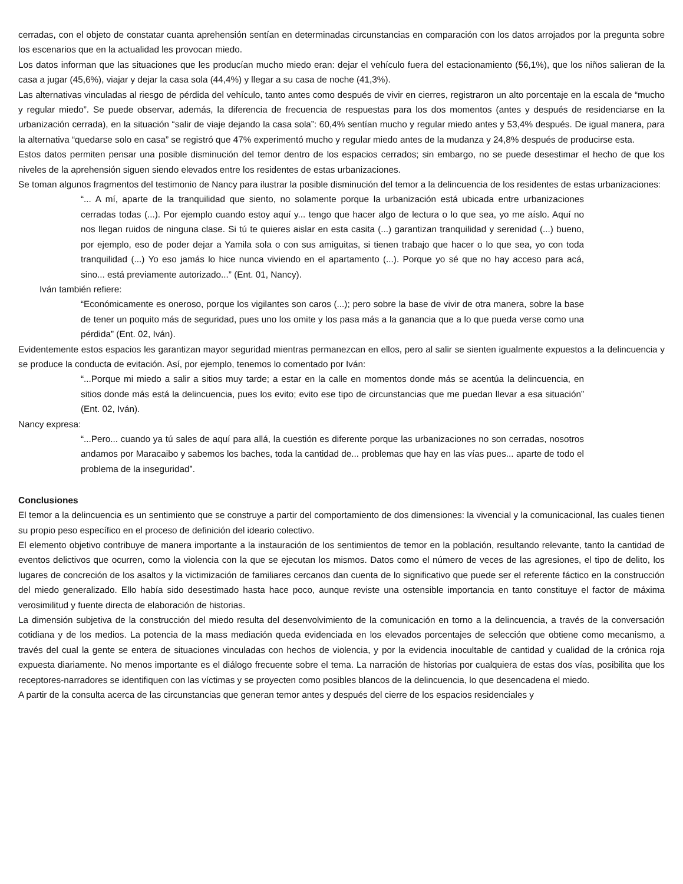cerradas, con el objeto de constatar cuanta aprehensión sentían en determinadas circunstancias en comparación con los datos arrojados por la pregunta sobre los escenarios que en la actualidad les provocan miedo.
Los datos informan que las situaciones que les producían mucho miedo eran: dejar el vehículo fuera del estacionamiento (56,1%), que los niños salieran de la casa a jugar (45,6%), viajar y dejar la casa sola (44,4%) y llegar a su casa de noche (41,3%).
Las alternativas vinculadas al riesgo de pérdida del vehículo, tanto antes como después de vivir en cierres, registraron un alto porcentaje en la escala de “mucho y regular miedo”. Se puede observar, además, la diferencia de frecuencia de respuestas para los dos momentos (antes y después de residenciarse en la urbanización cerrada), en la situación “salir de viaje dejando la casa sola”: 60,4% sentían mucho y regular miedo antes y 53,4% después. De igual manera, para la alternativa “quedarse solo en casa” se registró que 47% experimentó mucho y regular miedo antes de la mudanza y 24,8% después de producirse esta.
Estos datos permiten pensar una posible disminución del temor dentro de los espacios cerrados; sin embargo, no se puede desestimar el hecho de que los niveles de la aprehensión siguen siendo elevados entre los residentes de estas urbanizaciones.
Se toman algunos fragmentos del testimonio de Nancy para ilustrar la posible disminución del temor a la delincuencia de los residentes de estas urbanizaciones:
“... A mí, aparte de la tranquilidad que siento, no solamente porque la urbanización está ubicada entre urbanizaciones cerradas todas (...). Por ejemplo cuando estoy aquí y... tengo que hacer algo de lectura o lo que sea, yo me aíslo. Aquí no nos llegan ruidos de ninguna clase. Si tú te quieres aislar en esta casita (...) garantizan tranquilidad y serenidad (...) bueno, por ejemplo, eso de poder dejar a Yamila sola o con sus amiguitas, si tienen trabajo que hacer o lo que sea, yo con toda tranquilidad (...) Yo eso jamás lo hice nunca viviendo en el apartamento (...). Porque yo sé que no hay acceso para acá, sino... está previamente autorizado...” (Ent. 01, Nancy).
Iván también refiere:
“Económicamente es oneroso, porque los vigilantes son caros (...); pero sobre la base de vivir de otra manera, sobre la base de tener un poquito más de seguridad, pues uno los omite y los pasa más a la ganancia que a lo que pueda verse como una pérdida” (Ent. 02, Iván).
Evidentemente estos espacios les garantizan mayor seguridad mientras permanezcan en ellos, pero al salir se sienten igualmente expuestos a la delincuencia y se produce la conducta de evitación. Así, por ejemplo, tenemos lo comentado por Iván:
“...Porque mi miedo a salir a sitios muy tarde; a estar en la calle en momentos donde más se acentúa la delincuencia, en sitios donde más está la delincuencia, pues los evito; evito ese tipo de circunstancias que me puedan llevar a esa situación” (Ent. 02, Iván).
Nancy expresa:
“...Pero... cuando ya tú sales de aquí para allá, la cuestión es diferente porque las urbanizaciones no son cerradas, nosotros andamos por Maracaibo y sabemos los baches, toda la cantidad de... problemas que hay en las vías pues... aparte de todo el problema de la inseguridad”.
Conclusiones
El temor a la delincuencia es un sentimiento que se construye a partir del comportamiento de dos dimensiones: la vivencial y la comunicacional, las cuales tienen su propio peso específico en el proceso de definición del ideario colectivo.
El elemento objetivo contribuye de manera importante a la instauración de los sentimientos de temor en la población, resultando relevante, tanto la cantidad de eventos delictivos que ocurren, como la violencia con la que se ejecutan los mismos. Datos como el número de veces de las agresiones, el tipo de delito, los lugares de concreción de los asaltos y la victimización de familiares cercanos dan cuenta de lo significativo que puede ser el referente fáctico en la construcción del miedo generalizado. Ello había sido desestimado hasta hace poco, aunque reviste una ostensible importancia en tanto constituye el factor de máxima verosimilitud y fuente directa de elaboración de historias.
La dimensión subjetiva de la construcción del miedo resulta del desenvolvimiento de la comunicación en torno a la delincuencia, a través de la conversación cotidiana y de los medios. La potencia de la mass mediación queda evidenciada en los elevados porcentajes de selección que obtiene como mecanismo, a través del cual la gente se entera de situaciones vinculadas con hechos de violencia, y por la evidencia inocultable de cantidad y cualidad de la crónica roja expuesta diariamente. No menos importante es el diálogo frecuente sobre el tema. La narración de historias por cualquiera de estas dos vías, posibilita que los receptores-narradores se identifiquen con las víctimas y se proyecten como posibles blancos de la delincuencia, lo que desencadena el miedo.
A partir de la consulta acerca de las circunstancias que generan temor antes y después del cierre de los espacios residenciales y